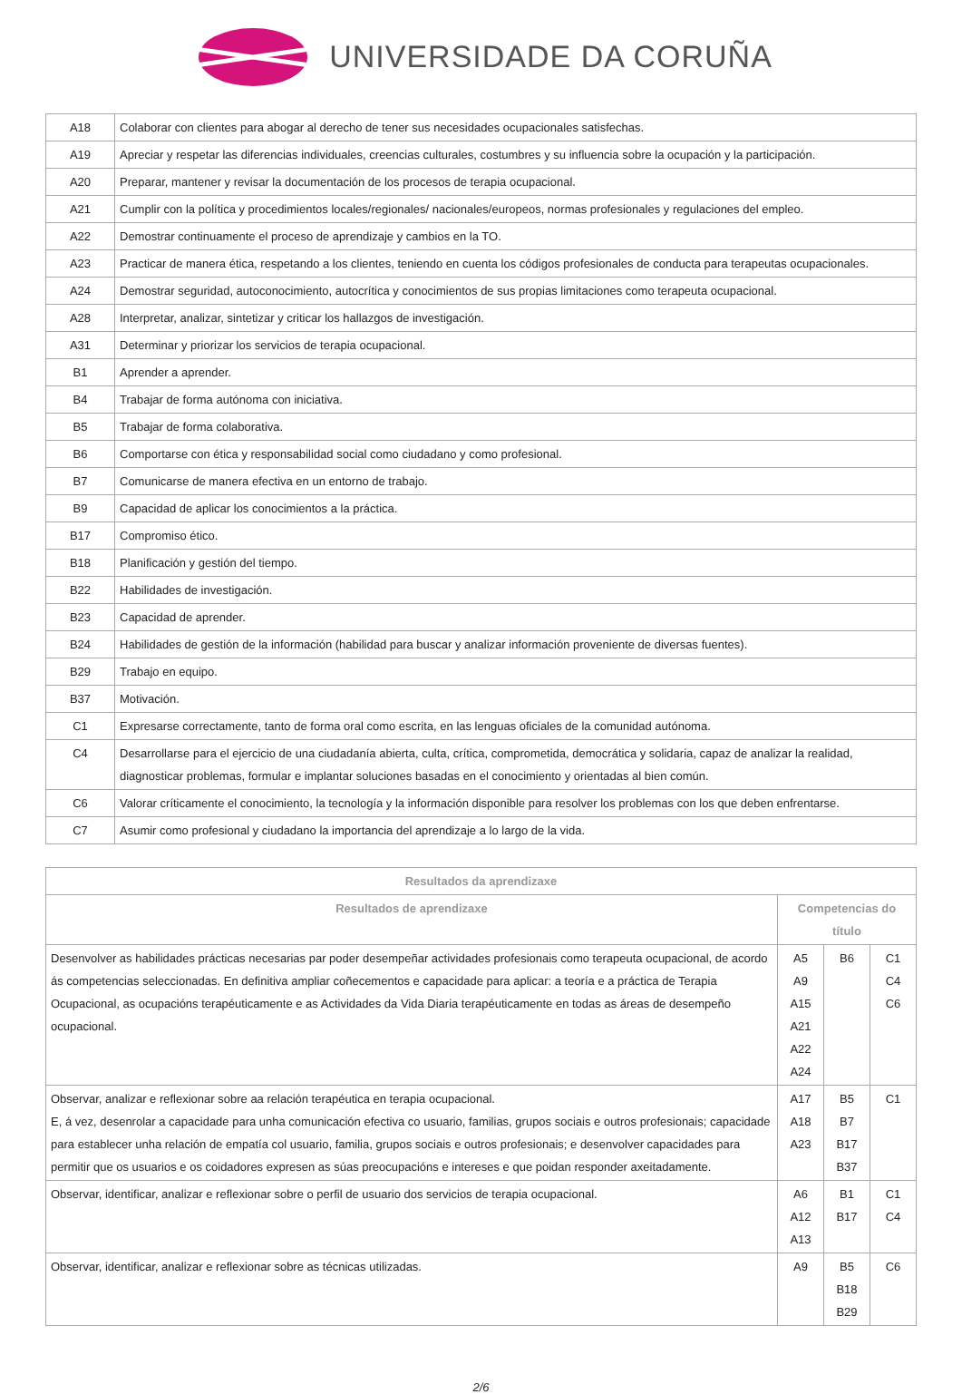UNIVERSIDADE DA CORUÑA
| A18 | Colaborar con clientes para abogar al derecho de tener sus necesidades ocupacionales satisfechas. |
| A19 | Apreciar y respetar las diferencias individuales, creencias culturales, costumbres y su influencia sobre la ocupación y la participación. |
| A20 | Preparar, mantener y revisar la documentación de los procesos de terapia ocupacional. |
| A21 | Cumplir con la política y procedimientos locales/regionales/ nacionales/europeos, normas profesionales y regulaciones del empleo. |
| A22 | Demostrar continuamente el proceso de aprendizaje y cambios en la TO. |
| A23 | Practicar de manera ética, respetando a los clientes, teniendo en cuenta los códigos profesionales de conducta para terapeutas ocupacionales. |
| A24 | Demostrar seguridad, autoconocimiento, autocrítica y conocimientos de sus propias limitaciones como terapeuta ocupacional. |
| A28 | Interpretar, analizar, sintetizar y criticar los hallazgos de investigación. |
| A31 | Determinar y priorizar los servicios de terapia ocupacional. |
| B1 | Aprender a aprender. |
| B4 | Trabajar de forma autónoma con iniciativa. |
| B5 | Trabajar de forma colaborativa. |
| B6 | Comportarse con ética y responsabilidad social como ciudadano y como profesional. |
| B7 | Comunicarse de manera efectiva en un entorno de trabajo. |
| B9 | Capacidad de aplicar los conocimientos a la práctica. |
| B17 | Compromiso ético. |
| B18 | Planificación y gestión del tiempo. |
| B22 | Habilidades de investigación. |
| B23 | Capacidad de aprender. |
| B24 | Habilidades de gestión de la información (habilidad para buscar y analizar información proveniente de diversas fuentes). |
| B29 | Trabajo en equipo. |
| B37 | Motivación. |
| C1 | Expresarse correctamente, tanto de forma oral como escrita, en las lenguas oficiales de la comunidad autónoma. |
| C4 | Desarrollarse para el ejercicio de una ciudadanía abierta, culta, crítica, comprometida, democrática y solidaria, capaz de analizar la realidad, diagnosticar problemas, formular e implantar soluciones basadas en el conocimiento y orientadas al bien común. |
| C6 | Valorar críticamente el conocimiento, la tecnología y la información disponible para resolver los problemas con los que deben enfrentarse. |
| C7 | Asumir como profesional y ciudadano la importancia del aprendizaje a lo largo de la vida. |
| Resultados da aprendizaxe | | | |
| --- | --- | --- | --- |
| Resultados de aprendizaxe | Competencias do título | | |
| Desenvolver as habilidades prácticas necesarias par poder desempeñar actividades profesionais como terapeuta ocupacional, de acordo ás competencias seleccionadas. En definitiva ampliar coñecementos e capacidade para aplicar: a teoría e a práctica de Terapia Ocupacional, as ocupacións terapéuticamente e as Actividades da Vida Diaria terapéuticamente en todas as áreas de desempeño ocupacional. | A5 A9 A15 A21 A22 A24 | B6 | C1 C4 C6 |
| Observar, analizar e reflexionar sobre aa relación terapéutica en terapia ocupacional. E, á vez, desenrolar a capacidade para unha comunicación efectiva co usuario, familias, grupos sociais e outros profesionais; capacidade para establecer unha relación de empatía col usuario, familia, grupos sociais e outros profesionais; e desenvolver capacidades para permitir que os usuarios e os coidadores expresen as súas preocupacións e intereses e que poidan responder axeitadamente. | A17 A18 A23 | B5 B7 B17 B37 | C1 |
| Observar, identificar, analizar e reflexionar sobre o perfil de usuario dos servicios de terapia ocupacional. | A6 A12 A13 | B1 B17 | C1 C4 |
| Observar, identificar, analizar e reflexionar sobre as técnicas utilizadas. | A9 | B5 B18 B29 | C6 |
2/6